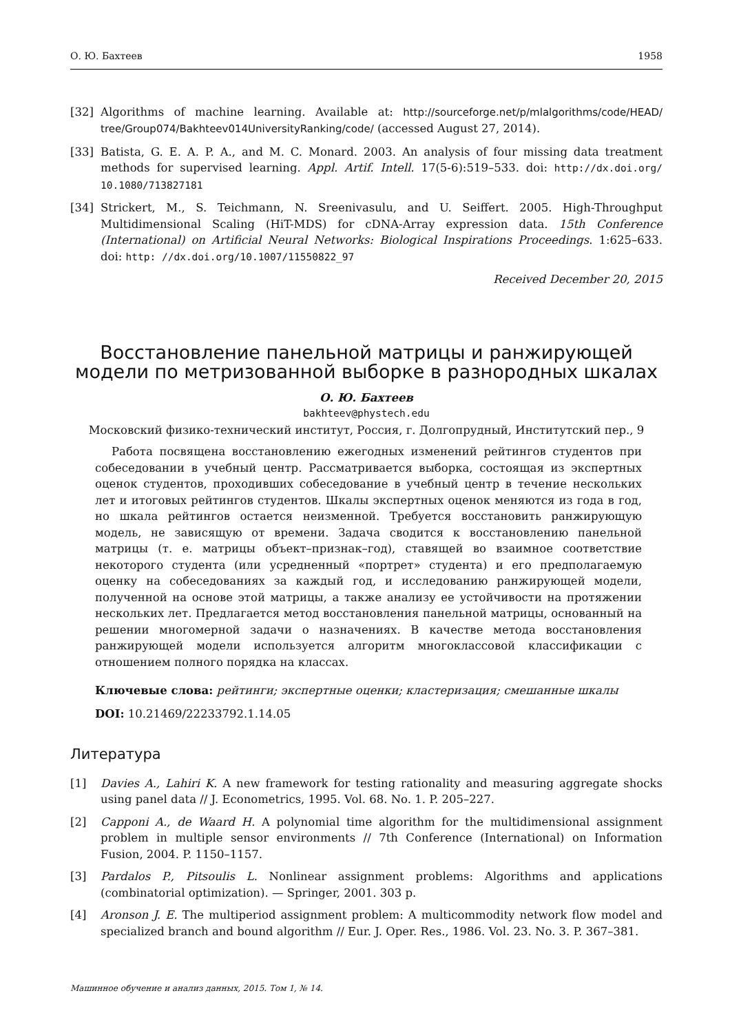О. Ю. Бахтеев 1958
[32] Algorithms of machine learning. Available at: http://sourceforge.net/p/mlalgorithms/code/HEAD/ tree/Group074/Bakhteev014UniversityRanking/code/ (accessed August 27, 2014).
[33] Batista, G. E. A. P. A., and M. C. Monard. 2003. An analysis of four missing data treatment methods for supervised learning. Appl. Artif. Intell. 17(5-6):519–533. doi: http://dx.doi.org/ 10.1080/713827181
[34] Strickert, M., S. Teichmann, N. Sreenivasulu, and U. Seiffert. 2005. High-Throughput Multidimensional Scaling (HiT-MDS) for cDNA-Array expression data. 15th Conference (International) on Artificial Neural Networks: Biological Inspirations Proceedings. 1:625–633. doi: http: //dx.doi.org/10.1007/11550822_97
Received December 20, 2015
Восстановление панельной матрицы и ранжирующей модели по метризованной выборке в разнородных шкалах
О. Ю. Бахтеев
bakhteev@phystech.edu
Московский физико-технический институт, Россия, г. Долгопрудный, Институтский пер., 9
Работа посвящена восстановлению ежегодных изменений рейтингов студентов при собеседовании в учебный центр. Рассматривается выборка, состоящая из экспертных оценок студентов, проходивших собеседование в учебный центр в течение нескольких лет и итоговых рейтингов студентов. Шкалы экспертных оценок меняются из года в год, но шкала рейтингов остается неизменной. Требуется восстановить ранжирующую модель, не зависящую от времени. Задача сводится к восстановлению панельной матрицы (т. е. матрицы объект–признак–год), ставящей во взаимное соответствие некоторого студента (или усредненный «портрет» студента) и его предполагаемую оценку на собеседованиях за каждый год, и исследованию ранжирующей модели, полученной на основе этой матрицы, а также анализу ее устойчивости на протяжении нескольких лет. Предлагается метод восстановления панельной матрицы, основанный на решении многомерной задачи о назначениях. В качестве метода восстановления ранжирующей модели используется алгоритм многоклассовой классификации с отношением полного порядка на классах.
Ключевые слова: рейтинги; экспертные оценки; кластеризация; смешанные шкалы
DOI: 10.21469/22233792.1.14.05
Литература
[1] Davies A., Lahiri K. A new framework for testing rationality and measuring aggregate shocks using panel data // J. Econometrics, 1995. Vol. 68. No. 1. P. 205–227.
[2] Capponi A., de Waard H. A polynomial time algorithm for the multidimensional assignment problem in multiple sensor environments // 7th Conference (International) on Information Fusion, 2004. P. 1150–1157.
[3] Pardalos P., Pitsoulis L. Nonlinear assignment problems: Algorithms and applications (combinatorial optimization). — Springer, 2001. 303 p.
[4] Aronson J. E. The multiperiod assignment problem: A multicommodity network flow model and specialized branch and bound algorithm // Eur. J. Oper. Res., 1986. Vol. 23. No. 3. P. 367–381.
Машинное обучение и анализ данных, 2015. Том 1, № 14.